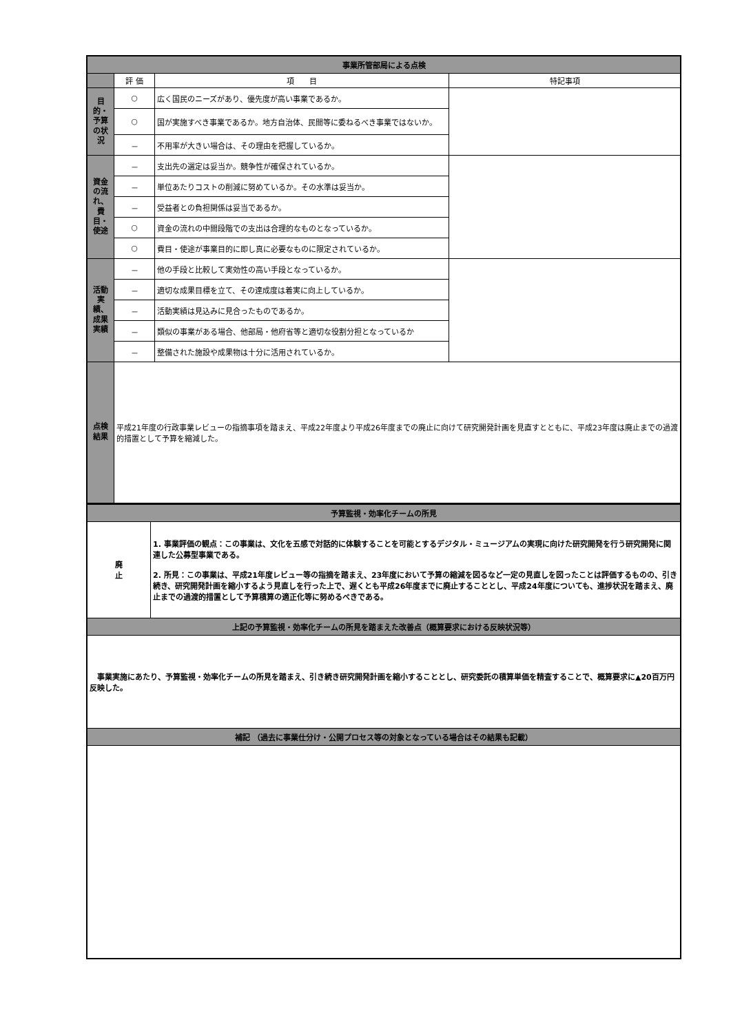| 事業所管部局による点検 | | | |
| | 評 価 | 項 目 | 特記事項 |
| 目的・予算の状況 | ○ | 広く国民のニーズがあり、優先度が高い事業であるか。 | |
| | ○ | 国が実施すべき事業であるか。地方自治体、民間等に委ねるべき事業ではないか。 | |
| | － | 不用率が大きい場合は、その理由を把握しているか。 | |
| 資金の流れ、費目・使途 | － | 支出先の選定は妥当か。競争性が確保されているか。 | |
| | － | 単位あたりコストの削減に努めているか。その水準は妥当か。 | |
| | － | 受益者との負担関係は妥当であるか。 | |
| | ○ | 資金の流れの中間段階での支出は合理的なものとなっているか。 | |
| | ○ | 費目・使途が事業目的に即し真に必要なものに限定されているか。 | |
| 活動実績、成果実績 | － | 他の手段と比較して実効性の高い手段となっているか。 | |
| | － | 適切な成果目標を立て、その達成度は着実に向上しているか。 | |
| | － | 活動実績は見込みに見合ったものであるか。 | |
| | － | 類似の事業がある場合、他部局・他府省等と適切な役割分担となっているか | |
| | － | 整備された施設や成果物は十分に活用されているか。 | |
| 点検結果 | 平成21年度の行政事業レビューの指摘事項を踏まえ、平成22年度より平成26年度までの廃止に向けて研究開発計画を見直すとともに、平成23年度は廃止までの過渡的措置として予算を縮減した。 | | |
| 予算監視・効率化チームの所見 | |
| 廃 止 | 1. 事業評価の観点：この事業は、文化を五感で対話的に体験することを可能とするデジタル・ミュージアムの実現に向けた研究開発を行う研究開発に関連した公募型事業である。 2. 所見：この事業は、平成21年度レビュー等の指摘を踏まえ、23年度において予算の縮減を図るなど一定の見直しを図ったことは評価するものの、引き続き、研究開発計画を縮小するよう見直しを行った上で、遅くとも平成26年度までに廃止することとし、平成24年度についても、進捗状況を踏まえ、廃止までの過渡的措置として予算積算の適正化等に努めるべきである。 |
| 上記の予算監視・効率化チームの所見を踏まえた改善点（概算要求における反映状況等） | |
| 事業実施にあたり、予算監視・効率化チームの所見を踏まえ、引き続き研究開発計画を縮小することとし、研究委託の積算単価を精査することで、概算要求に▲20百万円反映した。 | |
| 補記 （過去に事業仕分け・公開プロセス等の対象となっている場合はその結果も記載） | |